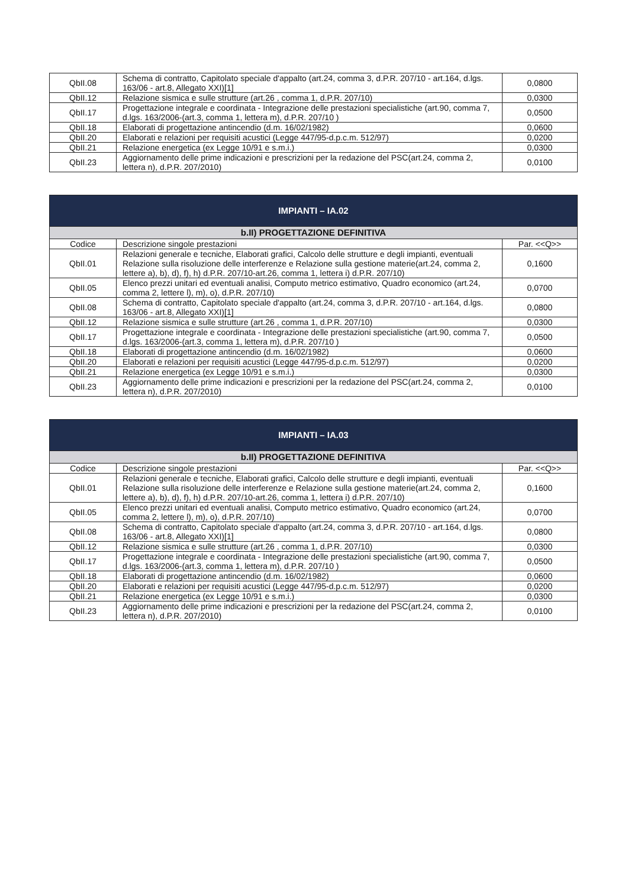| QbII.08 | Schema di contratto, Capitolato speciale d'appalto (art.24, comma 3, d.P.R. 207/10 - art.164, d.lgs. 163/06 - art.8, Allegato XXI)[1] | 0,0800 |
| QbII.12 | Relazione sismica e sulle strutture (art.26 , comma 1, d.P.R. 207/10) | 0,0300 |
| QbII.17 | Progettazione integrale e coordinata - Integrazione delle prestazioni specialistiche (art.90, comma 7, d.lgs. 163/2006-(art.3, comma 1, lettera m), d.P.R. 207/10 ) | 0,0500 |
| QbII.18 | Elaborati di progettazione antincendio (d.m. 16/02/1982) | 0,0600 |
| QbII.20 | Elaborati e relazioni per requisiti acustici (Legge 447/95-d.p.c.m. 512/97) | 0,0200 |
| QbII.21 | Relazione energetica (ex Legge 10/91 e s.m.i.) | 0,0300 |
| QbII.23 | Aggiornamento delle prime indicazioni e prescrizioni per la redazione del PSC(art.24, comma 2, lettera n), d.P.R. 207/2010) | 0,0100 |
| IMPIANTI – IA.02 | | |
| --- | --- | --- |
| b.II) PROGETTAZIONE DEFINITIVA | | |
| Codice | Descrizione singole prestazioni | Par. <<Q>> |
| QbII.01 | Relazioni generale e tecniche, Elaborati grafici, Calcolo delle strutture e degli impianti, eventuali Relazione sulla risoluzione delle interferenze e Relazione sulla gestione materie(art.24, comma 2, lettere a), b), d), f), h) d.P.R. 207/10-art.26, comma 1, lettera i) d.P.R. 207/10) | 0,1600 |
| QbII.05 | Elenco prezzi unitari ed eventuali analisi, Computo metrico estimativo, Quadro economico (art.24, comma 2, lettere l), m), o), d.P.R. 207/10) | 0,0700 |
| QbII.08 | Schema di contratto, Capitolato speciale d'appalto (art.24, comma 3, d.P.R. 207/10 - art.164, d.lgs. 163/06 - art.8, Allegato XXI)[1] | 0,0800 |
| QbII.12 | Relazione sismica e sulle strutture (art.26 , comma 1, d.P.R. 207/10) | 0,0300 |
| QbII.17 | Progettazione integrale e coordinata - Integrazione delle prestazioni specialistiche (art.90, comma 7, d.lgs. 163/2006-(art.3, comma 1, lettera m), d.P.R. 207/10 ) | 0,0500 |
| QbII.18 | Elaborati di progettazione antincendio (d.m. 16/02/1982) | 0,0600 |
| QbII.20 | Elaborati e relazioni per requisiti acustici (Legge 447/95-d.p.c.m. 512/97) | 0,0200 |
| QbII.21 | Relazione energetica (ex Legge 10/91 e s.m.i.) | 0,0300 |
| QbII.23 | Aggiornamento delle prime indicazioni e prescrizioni per la redazione del PSC(art.24, comma 2, lettera n), d.P.R. 207/2010) | 0,0100 |
| IMPIANTI – IA.03 | | |
| --- | --- | --- |
| b.II) PROGETTAZIONE DEFINITIVA | | |
| Codice | Descrizione singole prestazioni | Par. <<Q>> |
| QbII.01 | Relazioni generale e tecniche, Elaborati grafici, Calcolo delle strutture e degli impianti, eventuali Relazione sulla risoluzione delle interferenze e Relazione sulla gestione materie(art.24, comma 2, lettere a), b), d), f), h) d.P.R. 207/10-art.26, comma 1, lettera i) d.P.R. 207/10) | 0,1600 |
| QbII.05 | Elenco prezzi unitari ed eventuali analisi, Computo metrico estimativo, Quadro economico (art.24, comma 2, lettere l), m), o), d.P.R. 207/10) | 0,0700 |
| QbII.08 | Schema di contratto, Capitolato speciale d'appalto (art.24, comma 3, d.P.R. 207/10 - art.164, d.lgs. 163/06 - art.8, Allegato XXI)[1] | 0,0800 |
| QbII.12 | Relazione sismica e sulle strutture (art.26 , comma 1, d.P.R. 207/10) | 0,0300 |
| QbII.17 | Progettazione integrale e coordinata - Integrazione delle prestazioni specialistiche (art.90, comma 7, d.lgs. 163/2006-(art.3, comma 1, lettera m), d.P.R. 207/10 ) | 0,0500 |
| QbII.18 | Elaborati di progettazione antincendio (d.m. 16/02/1982) | 0,0600 |
| QbII.20 | Elaborati e relazioni per requisiti acustici (Legge 447/95-d.p.c.m. 512/97) | 0,0200 |
| QbII.21 | Relazione energetica (ex Legge 10/91 e s.m.i.) | 0,0300 |
| QbII.23 | Aggiornamento delle prime indicazioni e prescrizioni per la redazione del PSC(art.24, comma 2, lettera n), d.P.R. 207/2010) | 0,0100 |